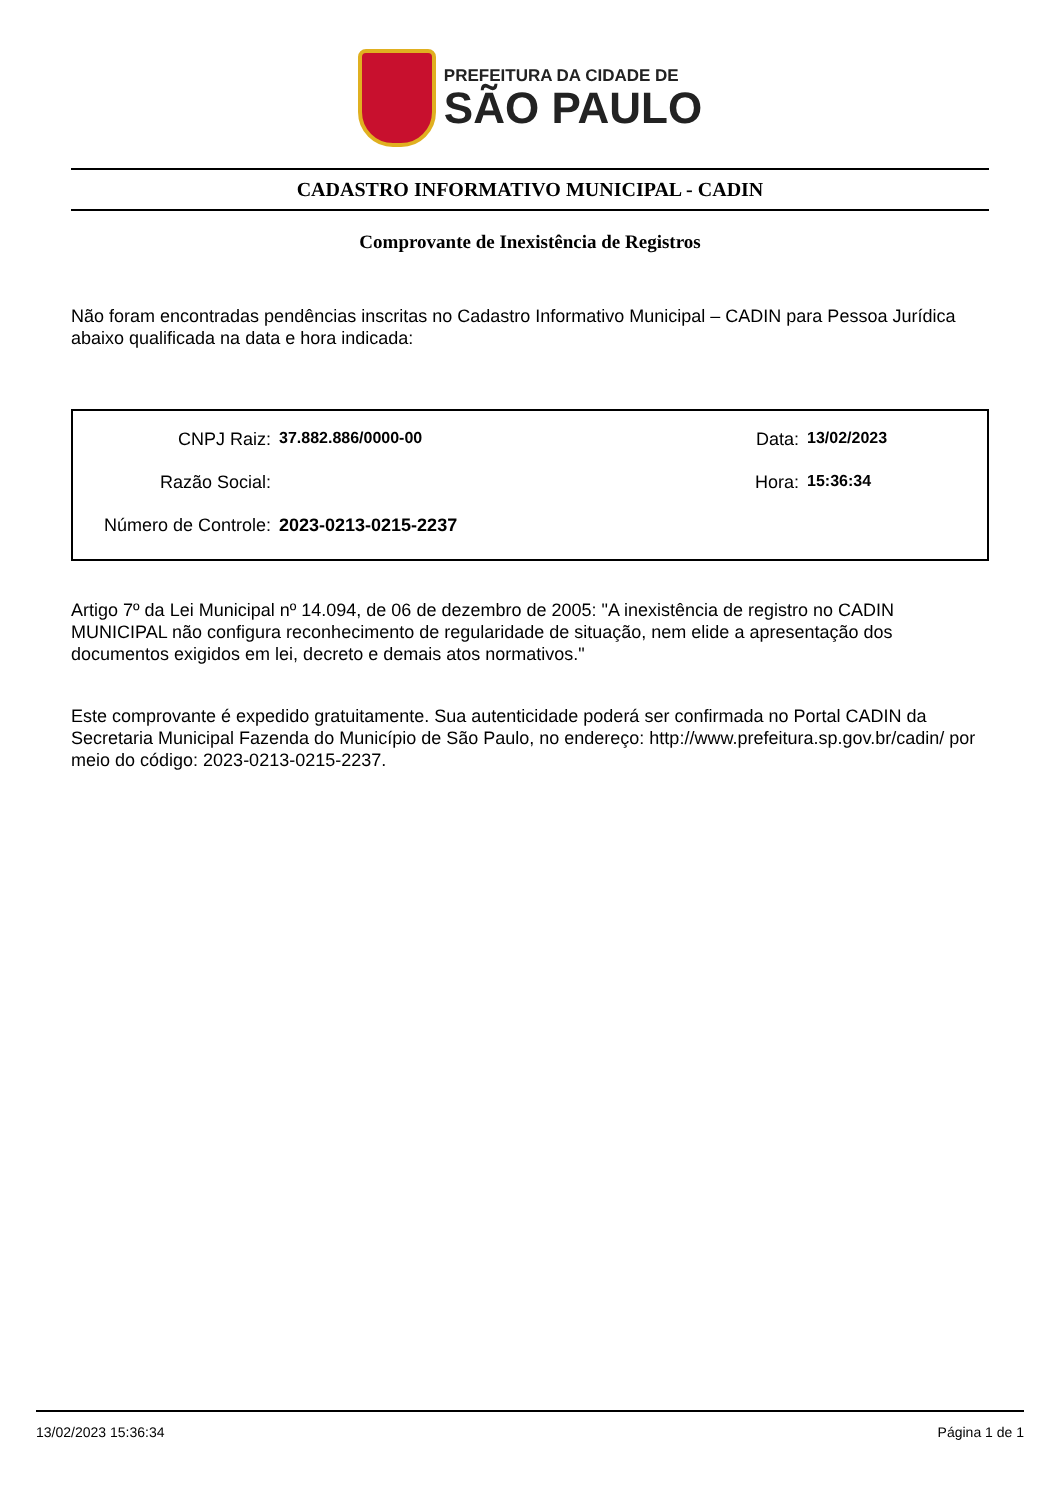PREFEITURA DA CIDADE DE
SÃO PAULO
CADASTRO INFORMATIVO MUNICIPAL - CADIN
Comprovante de Inexistência de Registros
Não foram encontradas pendências inscritas no Cadastro Informativo Municipal – CADIN para Pessoa Jurídica abaixo qualificada na data e hora indicada:
CNPJ Raiz: 37.882.886/0000-00 Data: 13/02/2023
Razão Social: Hora: 15:36:34
Número de Controle: 2023-0213-0215-2237
Artigo 7º da Lei Municipal nº 14.094, de 06 de dezembro de 2005: "A inexistência de registro no CADIN MUNICIPAL não configura reconhecimento de regularidade de situação, nem elide a apresentação dos documentos exigidos em lei, decreto e demais atos normativos."
Este comprovante é expedido gratuitamente. Sua autenticidade poderá ser confirmada no Portal CADIN da Secretaria Municipal Fazenda do Município de São Paulo, no endereço: http://www.prefeitura.sp.gov.br/cadin/ por meio do código: 2023-0213-0215-2237.
13/02/2023 15:36:34 Página 1 de 1